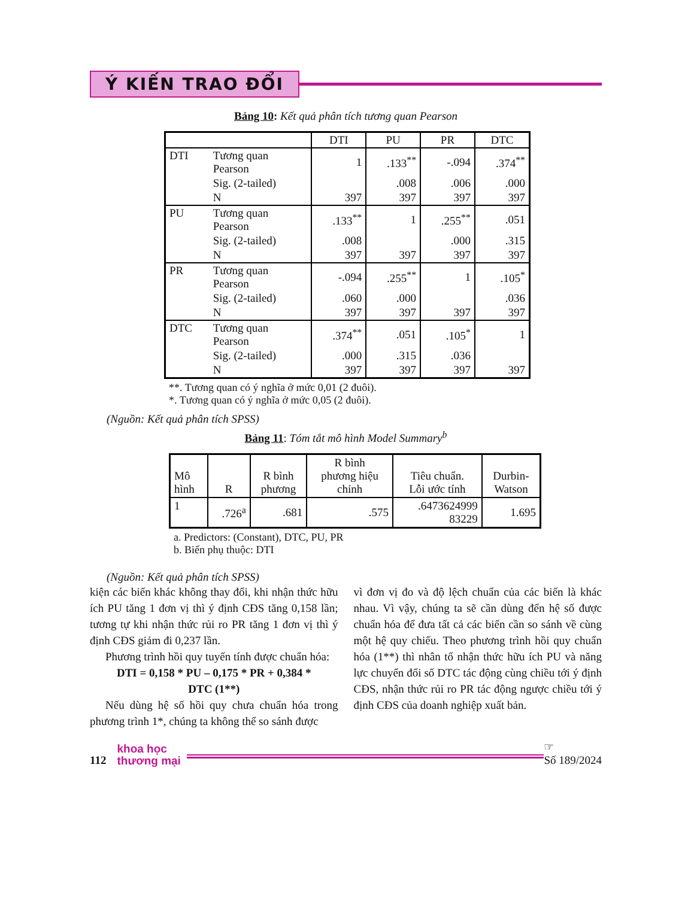Ý KIẾN TRAO ĐỔI
Bảng 10: Kết quả phân tích tương quan Pearson
| | | DTI | PU | PR | DTC |
| --- | --- | --- | --- | --- | --- |
| DTI | Tương quan Pearson | 1 | .133<sup>**</sup> | -.094 | .374<sup>**</sup> |
| | Sig. (2-tailed) | | .008 | .006 | .000 |
| | N | 397 | 397 | 397 | 397 |
| PU | Tương quan Pearson | .133<sup>**</sup> | 1 | .255<sup>**</sup> | .051 |
| | Sig. (2-tailed) | .008 | | .000 | .315 |
| | N | 397 | 397 | 397 | 397 |
| PR | Tương quan Pearson | -.094 | .255<sup>**</sup> | 1 | .105<sup>*</sup> |
| | Sig. (2-tailed) | .060 | .000 | | .036 |
| | N | 397 | 397 | 397 | 397 |
| DTC | Tương quan Pearson | .374<sup>**</sup> | .051 | .105<sup>*</sup> | 1 |
| | Sig. (2-tailed) | .000 | .315 | .036 | |
| | N | 397 | 397 | 397 | 397 |
**. Tương quan có ý nghĩa ở mức 0,01 (2 đuôi).
*. Tương quan có ý nghĩa ở mức 0,05 (2 đuôi).
(Nguồn: Kết quả phân tích SPSS)
Bảng 11: Tóm tắt mô hình Model Summary<sup>b</sup>
| Mô hình | R | R bình phương | R bình phương hiệu chỉnh | Tiêu chuẩn. Lỗi ước tính | Durbin- Watson |
| --- | --- | --- | --- | --- | --- |
| 1 | .726<sup>a</sup> | .681 | .575 | .6473624999 83229 | 1.695 |
a. Predictors: (Constant), DTC, PU, PR
b. Biến phụ thuộc: DTI
(Nguồn: Kết quả phân tích SPSS)
kiện các biến khác không thay đổi, khi nhận thức hữu ích PU tăng 1 đơn vị thì ý định CĐS tăng 0,158 lần; tương tự khi nhận thức rủi ro PR tăng 1 đơn vị thì ý định CĐS giảm đi 0,237 lần.
Phương trình hồi quy tuyến tính được chuẩn hóa:
DTI = 0,158 * PU – 0,175 * PR + 0,384 *
DTC (1**)
Nếu dùng hệ số hồi quy chưa chuẩn hóa trong phương trình 1*, chúng ta không thể so sánh được
vì đơn vị đo và độ lệch chuẩn của các biến là khác nhau. Vì vậy, chúng ta sẽ cần dùng đến hệ số được chuẩn hóa để đưa tất cả các biến cần so sánh về cùng một hệ quy chiếu. Theo phương trình hồi quy chuẩn hóa (1**) thì nhân tố nhận thức hữu ích PU và năng lực chuyển đổi số DTC tác động cùng chiều tới ý định CĐS, nhận thức rủi ro PR tác động ngược chiều tới ý định CĐS của doanh nghiệp xuất bản.
112
khoa học
thương mại
☞
Số 189/2024